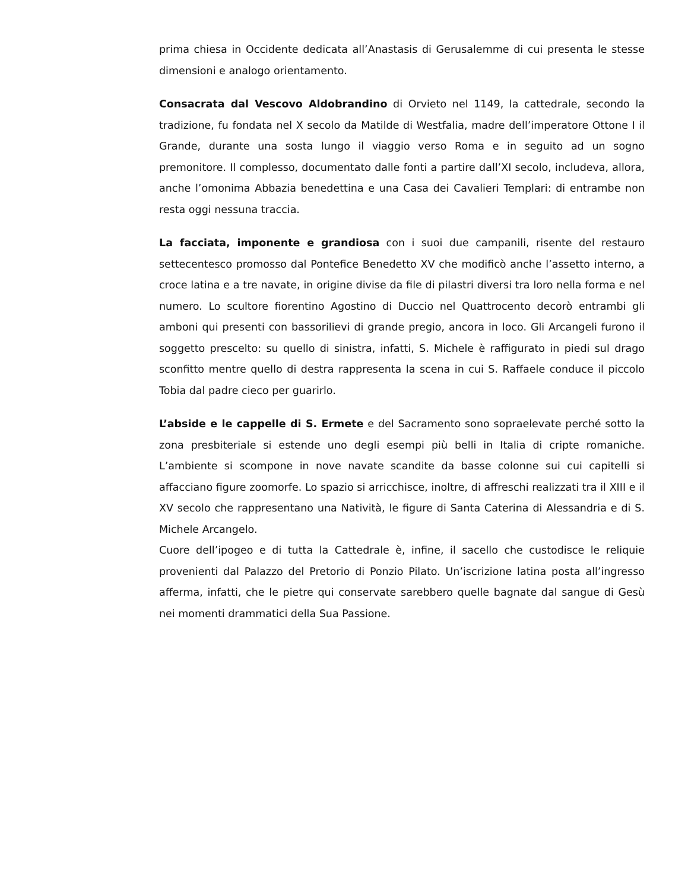prima chiesa in Occidente dedicata all’Anastasis di Gerusalemme di cui presenta le stesse dimensioni e analogo orientamento.
Consacrata dal Vescovo Aldobrandino di Orvieto nel 1149, la cattedrale, secondo la tradizione, fu fondata nel X secolo da Matilde di Westfalia, madre dell’imperatore Ottone I il Grande, durante una sosta lungo il viaggio verso Roma e in seguito ad un sogno premonitore. Il complesso, documentato dalle fonti a partire dall’XI secolo, includeva, allora, anche l’omonima Abbazia benedettina e una Casa dei Cavalieri Templari: di entrambe non resta oggi nessuna traccia.
La facciata, imponente e grandiosa con i suoi due campanili, risente del restauro settecentesco promosso dal Pontefice Benedetto XV che modificò anche l’assetto interno, a croce latina e a tre navate, in origine divise da file di pilastri diversi tra loro nella forma e nel numero. Lo scultore fiorentino Agostino di Duccio nel Quattrocento decorò entrambi gli amboni qui presenti con bassorilievi di grande pregio, ancora in loco. Gli Arcangeli furono il soggetto prescelto: su quello di sinistra, infatti, S. Michele è raffigurato in piedi sul drago sconfitto mentre quello di destra rappresenta la scena in cui S. Raffaele conduce il piccolo Tobia dal padre cieco per guarirlo.
L’abside e le cappelle di S. Ermete e del Sacramento sono sopraelevate perché sotto la zona presbiteriale si estende uno degli esempi più belli in Italia di cripte romaniche. L’ambiente si scompone in nove navate scandite da basse colonne sui cui capitelli si affacciano figure zoomorfe. Lo spazio si arricchisce, inoltre, di affreschi realizzati tra il XIII e il XV secolo che rappresentano una Natività, le figure di Santa Caterina di Alessandria e di S. Michele Arcangelo.
Cuore dell’ipogeo e di tutta la Cattedrale è, infine, il sacello che custodisce le reliquie provenienti dal Palazzo del Pretorio di Ponzio Pilato. Un’iscrizione latina posta all’ingresso afferma, infatti, che le pietre qui conservate sarebbero quelle bagnate dal sangue di Gesù nei momenti drammatici della Sua Passione.